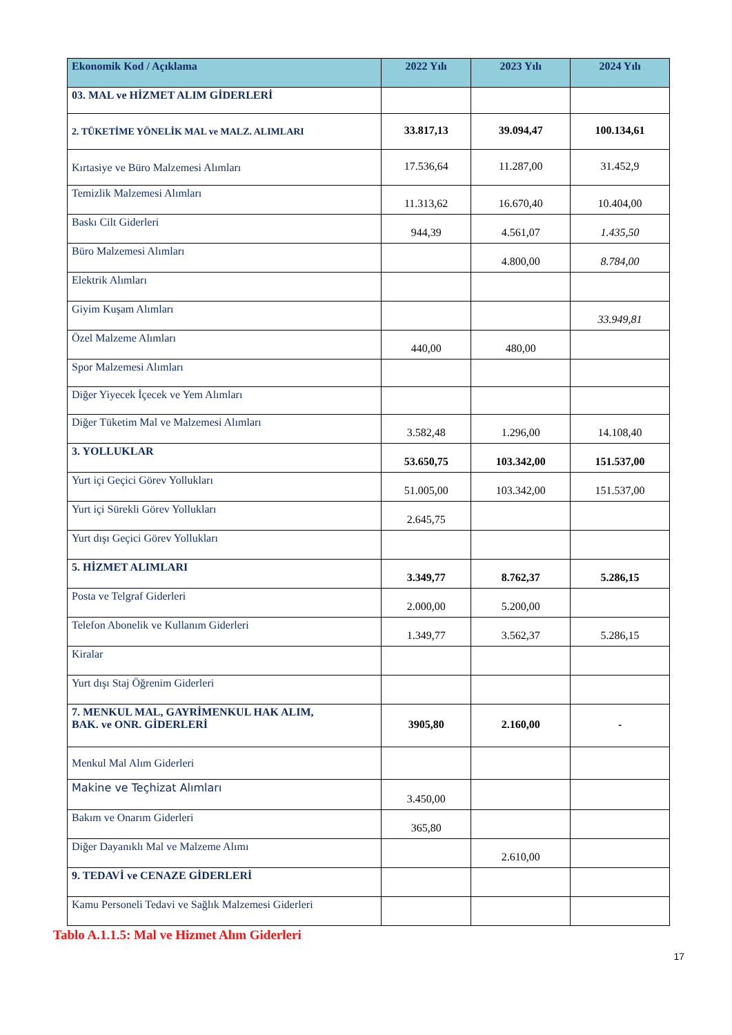| Ekonomik Kod / Açıklama | 2022 Yılı | 2023 Yılı | 2024 Yılı |
| --- | --- | --- | --- |
| 03. MAL ve HİZMET ALIM GİDERLERİ | | | |
| 2. TÜKETİME YÖNELİK MAL ve MALZ. ALIMLARI | 33.817,13 | 39.094,47 | 100.134,61 |
| Kırtasiye ve Büro Malzemesi Alımları | 17.536,64 | 11.287,00 | 31.452,9 |
| Temizlik Malzemesi Alımları | 11.313,62 | 16.670,40 | 10.404,00 |
| Baskı Cilt Giderleri | 944,39 | 4.561,07 | 1.435,50 |
| Büro Malzemesi Alımları | | 4.800,00 | 8.784,00 |
| Elektrik Alımları | | | |
| Giyim Kuşam Alımları | | | 33.949,81 |
| Özel Malzeme Alımları | 440,00 | 480,00 | |
| Spor Malzemesi Alımları | | | |
| Diğer Yiyecek İçecek ve Yem Alımları | | | |
| Diğer Tüketim Mal ve Malzemesi Alımları | 3.582,48 | 1.296,00 | 14.108,40 |
| 3. YOLLUKLAR | 53.650,75 | 103.342,00 | 151.537,00 |
| Yurt içi Geçici Görev Yollukları | 51.005,00 | 103.342,00 | 151.537,00 |
| Yurt içi Sürekli Görev Yollukları | 2.645,75 | | |
| Yurt dışı Geçici Görev Yollukları | | | |
| 5. HİZMET ALIMLARI | 3.349,77 | 8.762,37 | 5.286,15 |
| Posta ve Telgraf Giderleri | 2.000,00 | 5.200,00 | |
| Telefon Abonelik ve Kullanım Giderleri | 1.349,77 | 3.562,37 | 5.286,15 |
| Kiralar | | | |
| Yurt dışı Staj Öğrenim Giderleri | | | |
| 7. MENKUL MAL, GAYRİMENKUL HAK ALIM, BAK. ve ONR. GİDERLERİ | 3905,80 | 2.160,00 | - |
| Menkul Mal Alım Giderleri | | | |
| Makine ve Teçhizat Alımları | 3.450,00 | | |
| Bakım ve Onarım Giderleri | 365,80 | | |
| Diğer Dayanıklı Mal ve Malzeme Alımı | | 2.610,00 | |
| 9. TEDAVİ ve CENAZE GİDERLERİ | | | |
| Kamu Personeli Tedavi ve Sağlık Malzemesi Giderleri | | | |
Tablo A.1.1.5: Mal ve Hizmet Alım Giderleri
17